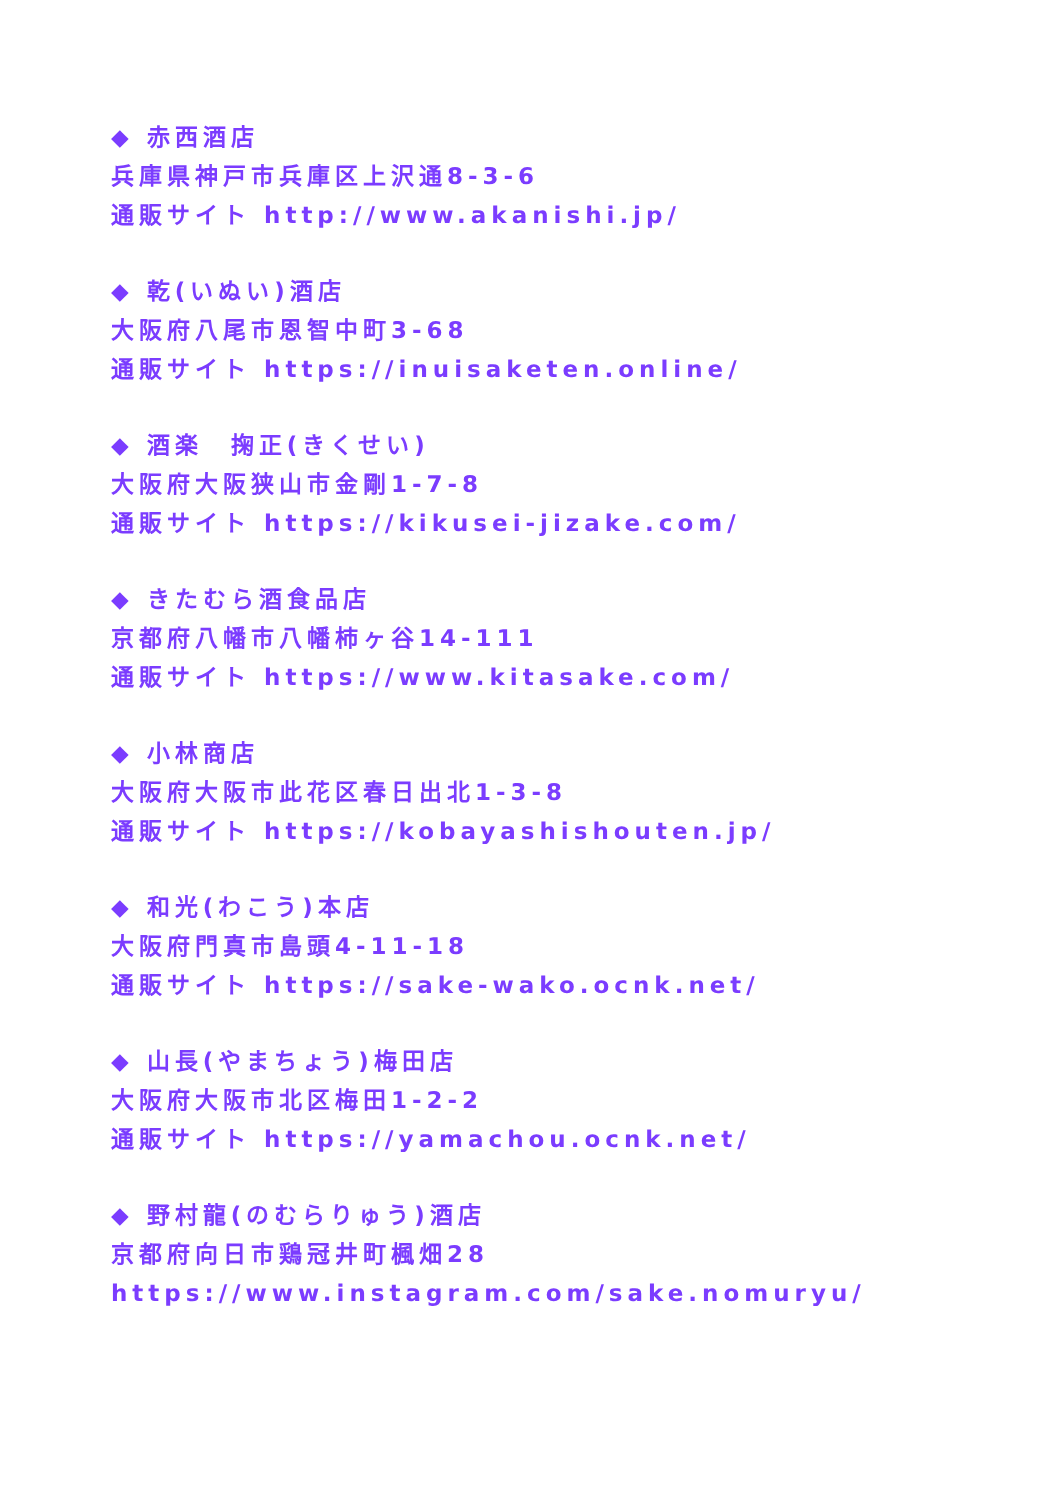◆ 赤西酒店
兵庫県神戸市兵庫区上沢通8-3-6
通販サイト http://www.akanishi.jp/
◆ 乾(いぬい)酒店
大阪府八尾市恩智中町3-68
通販サイト https://inuisaketen.online/
◆ 酒楽　掬正(きくせい)
大阪府大阪狭山市金剛1-7-8
通販サイト https://kikusei-jizake.com/
◆ きたむら酒食品店
京都府八幡市八幡柿ヶ谷14-111
通販サイト https://www.kitasake.com/
◆ 小林商店
大阪府大阪市此花区春日出北1-3-8
通販サイト https://kobayashishouten.jp/
◆ 和光(わこう)本店
大阪府門真市島頭4-11-18
通販サイト https://sake-wako.ocnk.net/
◆ 山長(やまちょう)梅田店
大阪府大阪市北区梅田1-2-2
通販サイト https://yamachou.ocnk.net/
◆ 野村龍(のむらりゅう)酒店
京都府向日市鶏冠井町楓畑28
https://www.instagram.com/sake.nomuryu/